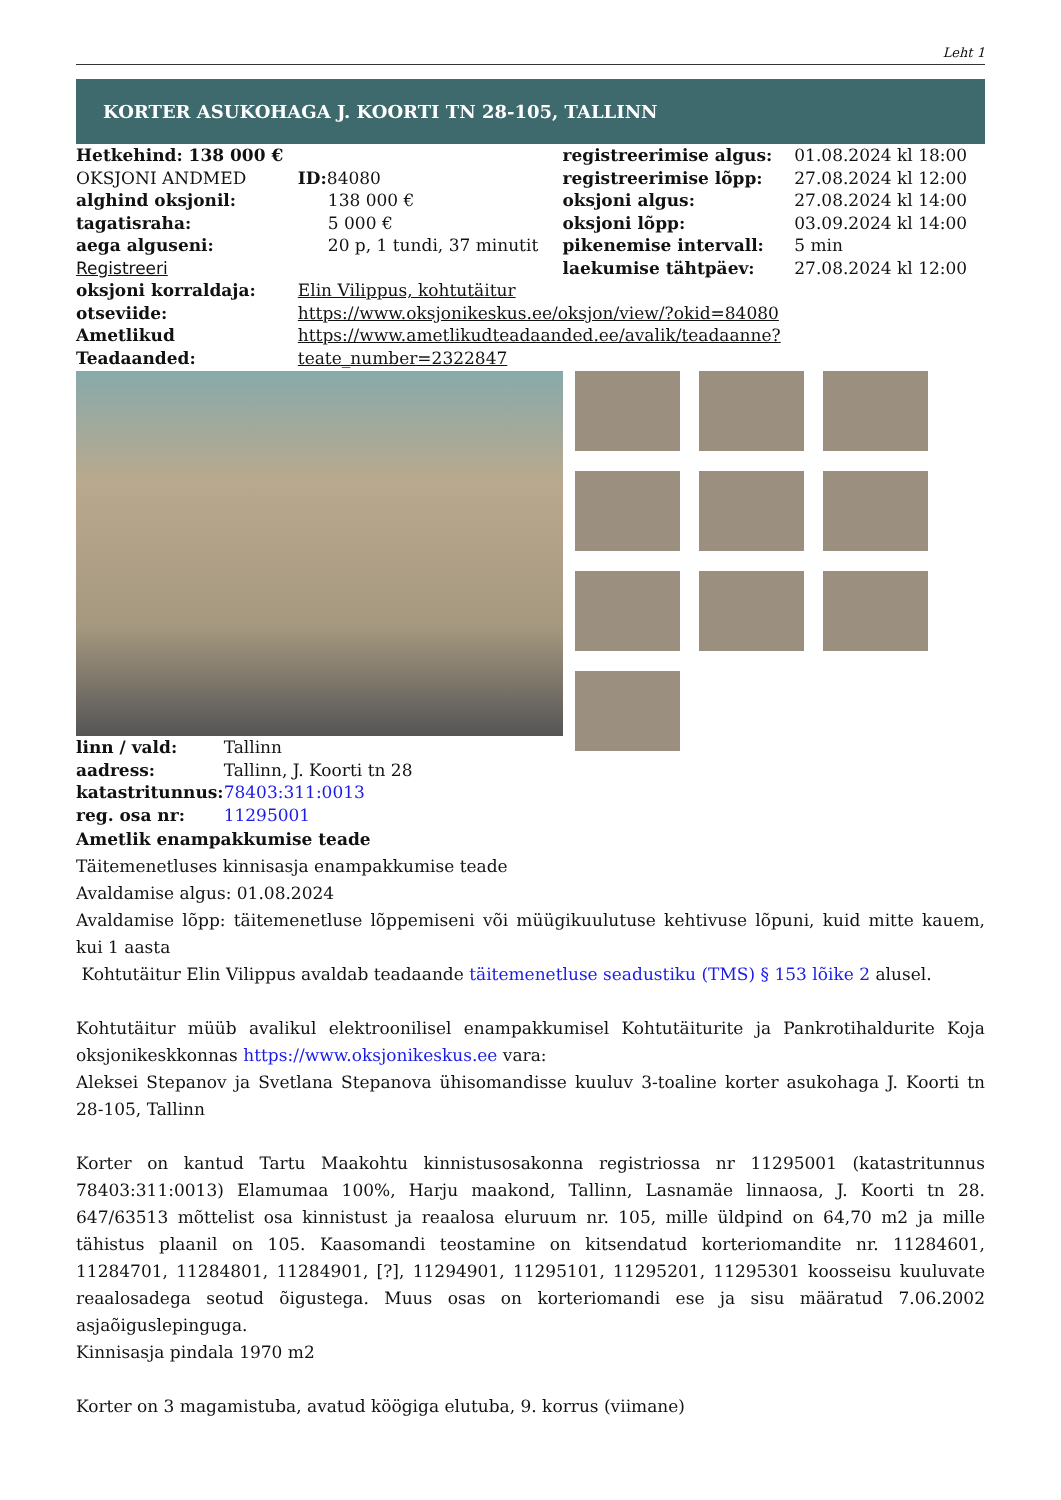Leht 1
KORTER ASUKOHAGA J. KOORTI TN 28-105, TALLINN
| Hetkehind: 138 000 € | | registreerimise algus: | 01.08.2024 kl 18:00 |
| OKSJONI ANDMED | ID: 84080 | registreerimise lõpp: | 27.08.2024 kl 12:00 |
| alghind oksjonil: | 138 000 € | oksjoni algus: | 27.08.2024 kl 14:00 |
| tagatisraha: | 5 000 € | oksjoni lõpp: | 03.09.2024 kl 14:00 |
| aega alguseni: | 20 p, 1 tundi, 37 minutit | pikenemise intervall: | 5 min |
| Registreeri | | laekumise tähtpäev: | 27.08.2024 kl 12:00 |
| oksjoni korraldaja: | Elin Vilippus, kohtutäitur | | |
| otseviide: | https://www.oksjonikeskus.ee/oksjon/view/?okid=84080 | | |
| Ametlikud Teadaanded: | https://www.ametlikudteadaanded.ee/avalik/teadaanne?teate_number=2322847 | | |
| linn / vald: | Tallinn |
| aadress: | Tallinn, J. Koorti tn 28 |
| katastritunnus: | 78403:311:0013 |
| reg. osa nr: | 11295001 |
Ametlik enampakkumise teade
Täitemenetluses kinnisasja enampakkumise teade
Avaldamise algus: 01.08.2024
Avaldamise lõpp: täitemenetluse lõppemiseni või müügikuulutuse kehtivuse lõpuni, kuid mitte kauem, kui 1 aasta
Kohtutäitur Elin Vilippus avaldab teadaande täitemenetluse seadustiku (TMS) § 153 lõike 2 alusel.
Kohtutäitur müüb avalikul elektroonilisel enampakkumisel Kohtutäiturite ja Pankrotihaldurite Koja oksjonikeskkonnas https://www.oksjonikeskus.ee vara:
Aleksei Stepanov ja Svetlana Stepanova ühisomandisse kuuluv 3-toaline korter asukohaga J. Koorti tn 28-105, Tallinn
Korter on kantud Tartu Maakohtu kinnistusosakonna registriossa nr 11295001 (katastritunnus 78403:311:0013) Elamumaa 100%, Harju maakond, Tallinn, Lasnamäe linnaosa, J. Koorti tn 28. 647/63513 mõttelist osa kinnistust ja reaalosa eluruum nr. 105, mille üldpind on 64,70 m2 ja mille tähistus plaanil on 105. Kaasomandi teostamine on kitsendatud korteriomandite nr. 11284601, 11284701, 11284801, 11284901, [?], 11294901, 11295101, 11295201, 11295301 koosseisu kuuluvate reaalosadega seotud õigustega. Muus osas on korteriomandi ese ja sisu määratud 7.06.2002 asjaõiguslepinguga.
Kinnisasja pindala 1970 m2
Korter on 3 magamistuba, avatud köögiga elutuba, 9. korrus (viimane)